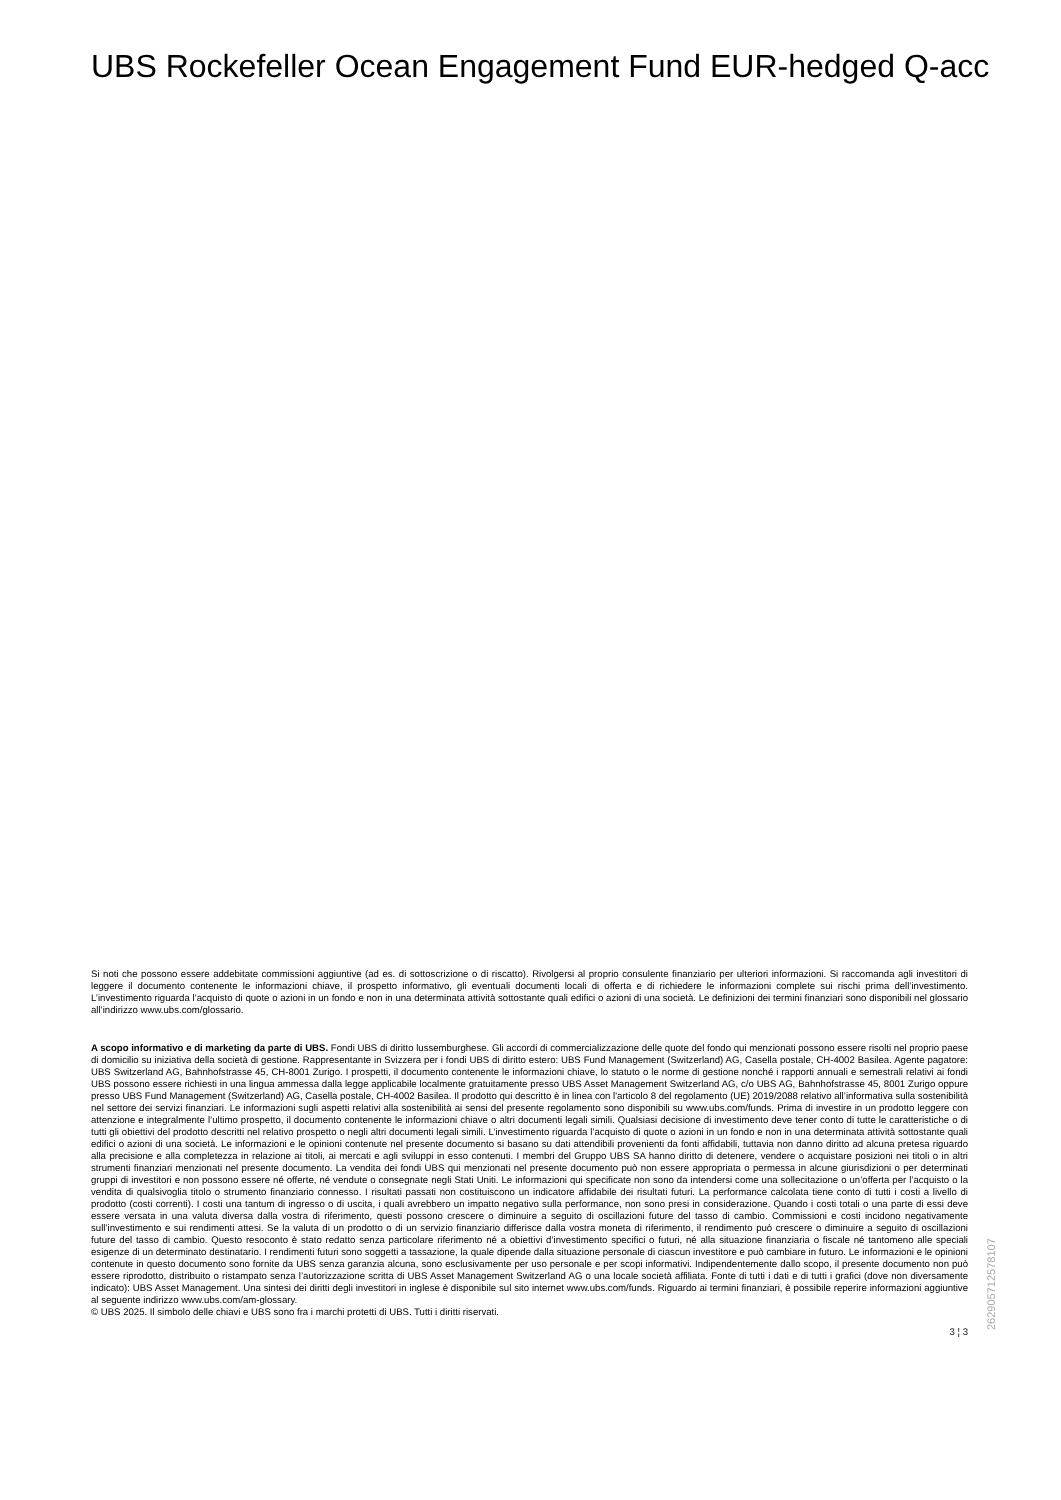UBS Rockefeller Ocean Engagement Fund EUR-hedged Q-acc
Si noti che possono essere addebitate commissioni aggiuntive (ad es. di sottoscrizione o di riscatto). Rivolgersi al proprio consulente finanziario per ulteriori informazioni. Si raccomanda agli investitori di leggere il documento contenente le informazioni chiave, il prospetto informativo, gli eventuali documenti locali di offerta e di richiedere le informazioni complete sui rischi prima dell’investimento. L’investimento riguarda l’acquisto di quote o azioni in un fondo e non in una determinata attività sottostante quali edifici o azioni di una società. Le definizioni dei termini finanziari sono disponibili nel glossario all’indirizzo www.ubs.com/glossario.
A scopo informativo e di marketing da parte di UBS. Fondi UBS di diritto lussemburghese. Gli accordi di commercializzazione delle quote del fondo qui menzionati possono essere risolti nel proprio paese di domicilio su iniziativa della società di gestione. Rappresentante in Svizzera per i fondi UBS di diritto estero: UBS Fund Management (Switzerland) AG, Casella postale, CH-4002 Basilea. Agente pagatore: UBS Switzerland AG, Bahnhofstrasse 45, CH-8001 Zurigo. I prospetti, il documento contenente le informazioni chiave, lo statuto o le norme di gestione nonché i rapporti annuali e semestrali relativi ai fondi UBS possono essere richiesti in una lingua ammessa dalla legge applicabile localmente gratuitamente presso UBS Asset Management Switzerland AG, c/o UBS AG, Bahnhofstrasse 45, 8001 Zurigo oppure presso UBS Fund Management (Switzerland) AG, Casella postale, CH-4002 Basilea. Il prodotto qui descritto è in linea con l'articolo 8 del regolamento (UE) 2019/2088 relativo all’informativa sulla sostenibilità nel settore dei servizi finanziari. Le informazioni sugli aspetti relativi alla sostenibilità ai sensi del presente regolamento sono disponibili su www.ubs.com/funds. Prima di investire in un prodotto leggere con attenzione e integralmente l’ultimo prospetto, il documento contenente le informazioni chiave o altri documenti legali simili. Qualsiasi decisione di investimento deve tener conto di tutte le caratteristiche o di tutti gli obiettivi del prodotto descritti nel relativo prospetto o negli altri documenti legali simili. L’investimento riguarda l’acquisto di quote o azioni in un fondo e non in una determinata attività sottostante quali edifici o azioni di una società. Le informazioni e le opinioni contenute nel presente documento si basano su dati attendibili provenienti da fonti affidabili, tuttavia non danno diritto ad alcuna pretesa riguardo alla precisione e alla completezza in relazione ai titoli, ai mercati e agli sviluppi in esso contenuti. I membri del Gruppo UBS SA hanno diritto di detenere, vendere o acquistare posizioni nei titoli o in altri strumenti finanziari menzionati nel presente documento. La vendita dei fondi UBS qui menzionati nel presente documento può non essere appropriata o permessa in alcune giurisdizioni o per determinati gruppi di investitori e non possono essere né offerte, né vendute o consegnate negli Stati Uniti. Le informazioni qui specificate non sono da intendersi come una sollecitazione o un’offerta per l’acquisto o la vendita di qualsivoglia titolo o strumento finanziario connesso. I risultati passati non costituiscono un indicatore affidabile dei risultati futuri. La performance calcolata tiene conto di tutti i costi a livello di prodotto (costi correnti). I costi una tantum di ingresso o di uscita, i quali avrebbero un impatto negativo sulla performance, non sono presi in considerazione. Quando i costi totali o una parte di essi deve essere versata in una valuta diversa dalla vostra di riferimento, questi possono crescere o diminuire a seguito di oscillazioni future del tasso di cambio. Commissioni e costi incidono negativamente sull’investimento e sui rendimenti attesi. Se la valuta di un prodotto o di un servizio finanziario differisce dalla vostra moneta di riferimento, il rendimento può crescere o diminuire a seguito di oscillazioni future del tasso di cambio. Questo resoconto è stato redatto senza particolare riferimento né a obiettivi d’investimento specifici o futuri, né alla situazione finanziaria o fiscale né tantomeno alle speciali esigenze di un determinato destinatario. I rendimenti futuri sono soggetti a tassazione, la quale dipende dalla situazione personale di ciascun investitore e può cambiare in futuro. Le informazioni e le opinioni contenute in questo documento sono fornite da UBS senza garanzia alcuna, sono esclusivamente per uso personale e per scopi informativi. Indipendentemente dallo scopo, il presente documento non può essere riprodotto, distribuito o ristampato senza l’autorizzazione scritta di UBS Asset Management Switzerland AG o una locale società affiliata. Fonte di tutti i dati e di tutti i grafici (dove non diversamente indicato): UBS Asset Management. Una sintesi dei diritti degli investitori in inglese è disponibile sul sito internet www.ubs.com/funds. Riguardo ai termini finanziari, è possibile reperire informazioni aggiuntive al seguente indirizzo www.ubs.com/am-glossary.
© UBS 2025. Il simbolo delle chiavi e UBS sono fra i marchi protetti di UBS. Tutti i diritti riservati.
3 ¦ 3
26290571257810​7